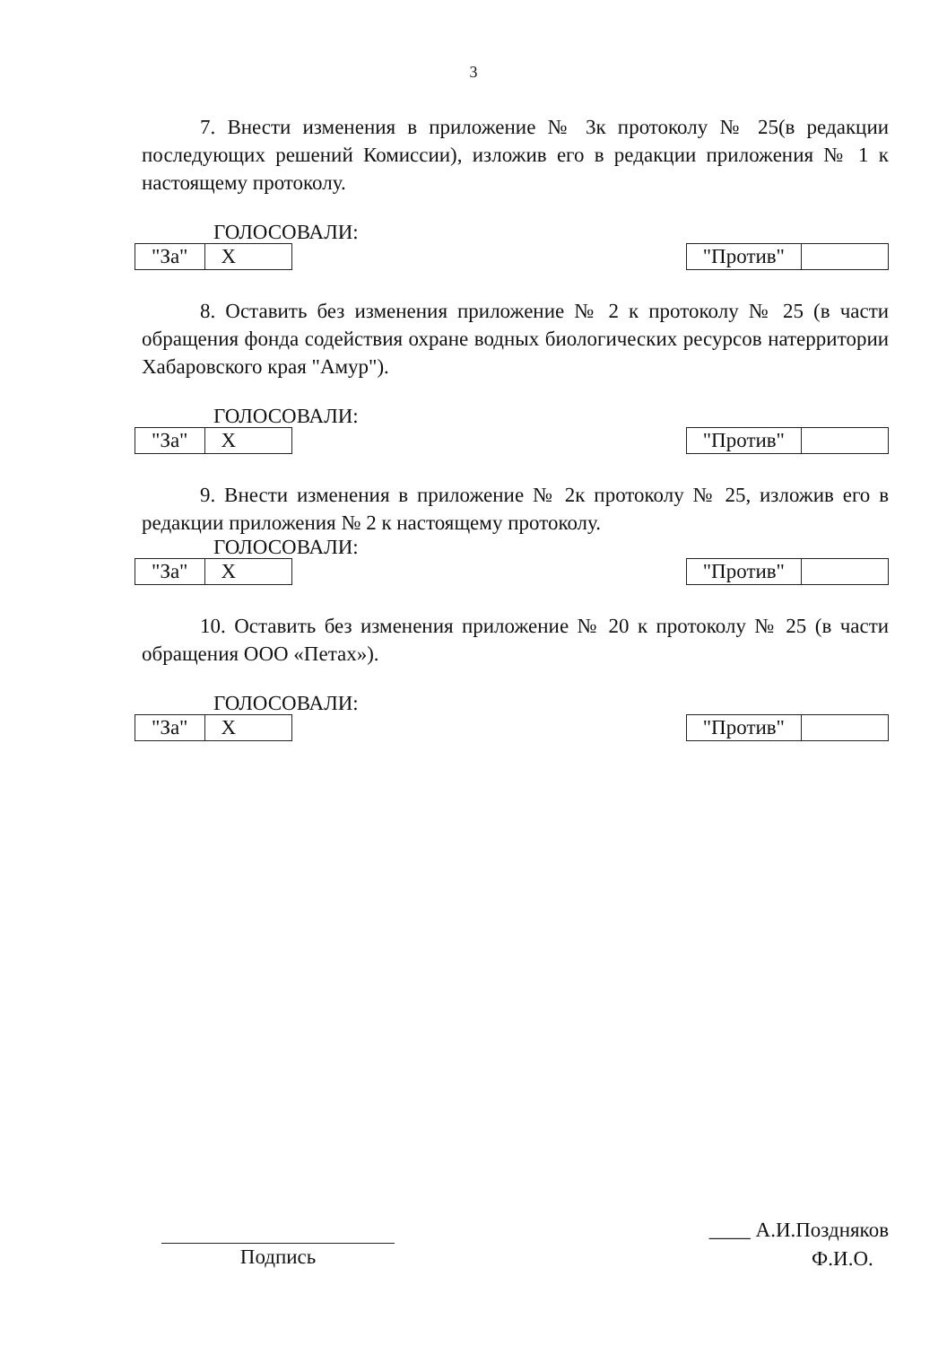3
7. Внести изменения в приложение № 3к протоколу № 25(в редакции последующих решений Комиссии), изложив его в редакции приложения № 1 к настоящему протоколу.
ГОЛОСОВАЛИ:
| "За" | Х |
| "Против" | |
8. Оставить без изменения приложение № 2 к протоколу № 25 (в части обращения фонда содействия охране водных биологических ресурсов натерритории Хабаровского края "Амур").
ГОЛОСОВАЛИ:
| "За" | Х |
| "Против" | |
9. Внести изменения в приложение № 2к протоколу № 25, изложив его в редакции приложения № 2 к настоящему протоколу.
ГОЛОСОВАЛИ:
| "За" | Х |
| "Против" | |
10. Оставить без изменения приложение № 20 к протоколу № 25 (в части обращения ООО «Петах»).
ГОЛОСОВАЛИ:
| "За" | Х |
| "Против" | |
Подпись
____ А.И.Поздняков
Ф.И.О.